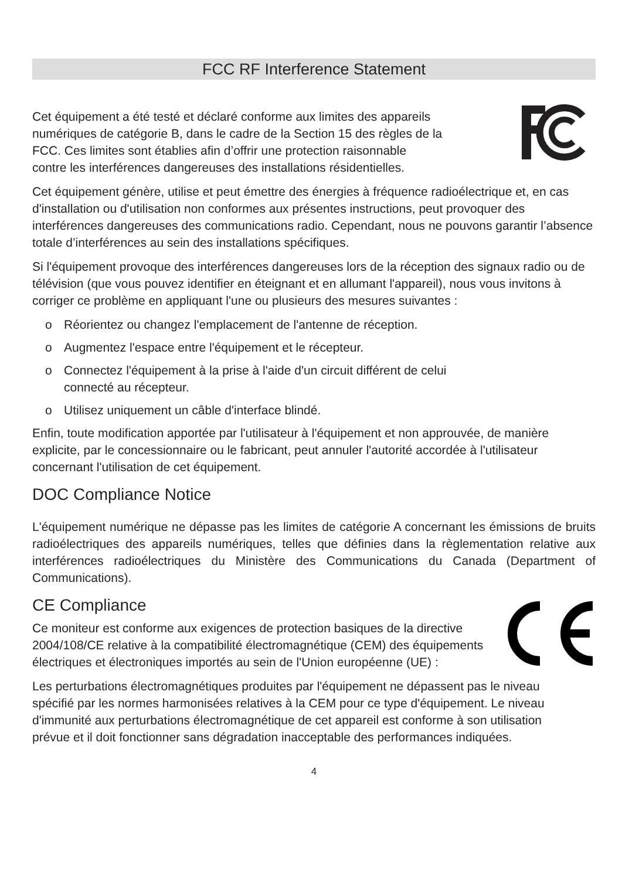FCC RF Interference Statement
Cet équipement a été testé et déclaré conforme aux limites des appareils numériques de catégorie B, dans le cadre de la Section 15 des règles de la FCC. Ces limites sont établies afin d’offrir une protection raisonnable contre les interférences dangereuses des installations résidentielles.
Cet équipement génère, utilise et peut émettre des énergies à fréquence radioélectrique et, en cas d'installation ou d'utilisation non conformes aux présentes instructions, peut provoquer des interférences dangereuses des communications radio. Cependant, nous ne pouvons garantir l’absence totale d’interférences au sein des installations spécifiques.
Si l'équipement provoque des interférences dangereuses lors de la réception des signaux radio ou de télévision (que vous pouvez identifier en éteignant et en allumant l'appareil), nous vous invitons à corriger ce problème en appliquant l'une ou plusieurs des mesures suivantes :
o Réorientez ou changez l'emplacement de l'antenne de réception.
o Augmentez l'espace entre l'équipement et le récepteur.
o Connectez l'équipement à la prise à l'aide d'un circuit différent de celui
connecté au récepteur.
o Utilisez uniquement un câble d'interface blindé.
Enfin, toute modification apportée par l'utilisateur à l'équipement et non approuvée, de manière explicite, par le concessionnaire ou le fabricant, peut annuler l'autorité accordée à l'utilisateur concernant l'utilisation de cet équipement.
DOC Compliance Notice
L'équipement numérique ne dépasse pas les limites de catégorie A concernant les émissions de bruits radioélectriques des appareils numériques, telles que définies dans la règlementation relative aux interférences radioélectriques du Ministère des Communications du Canada (Department of Communications).
CE Compliance
Ce moniteur est conforme aux exigences de protection basiques de la directive 2004/108/CE relative à la compatibilité électromagnétique (CEM) des équipements électriques et électroniques importés au sein de l'Union européenne (UE) :
Les perturbations électromagnétiques produites par l'équipement ne dépassent pas le niveau spécifié par les normes harmonisées relatives à la CEM pour ce type d'équipement. Le niveau d'immunité aux perturbations électromagnétique de cet appareil est conforme à son utilisation prévue et il doit fonctionner sans dégradation inacceptable des performances indiquées.
4